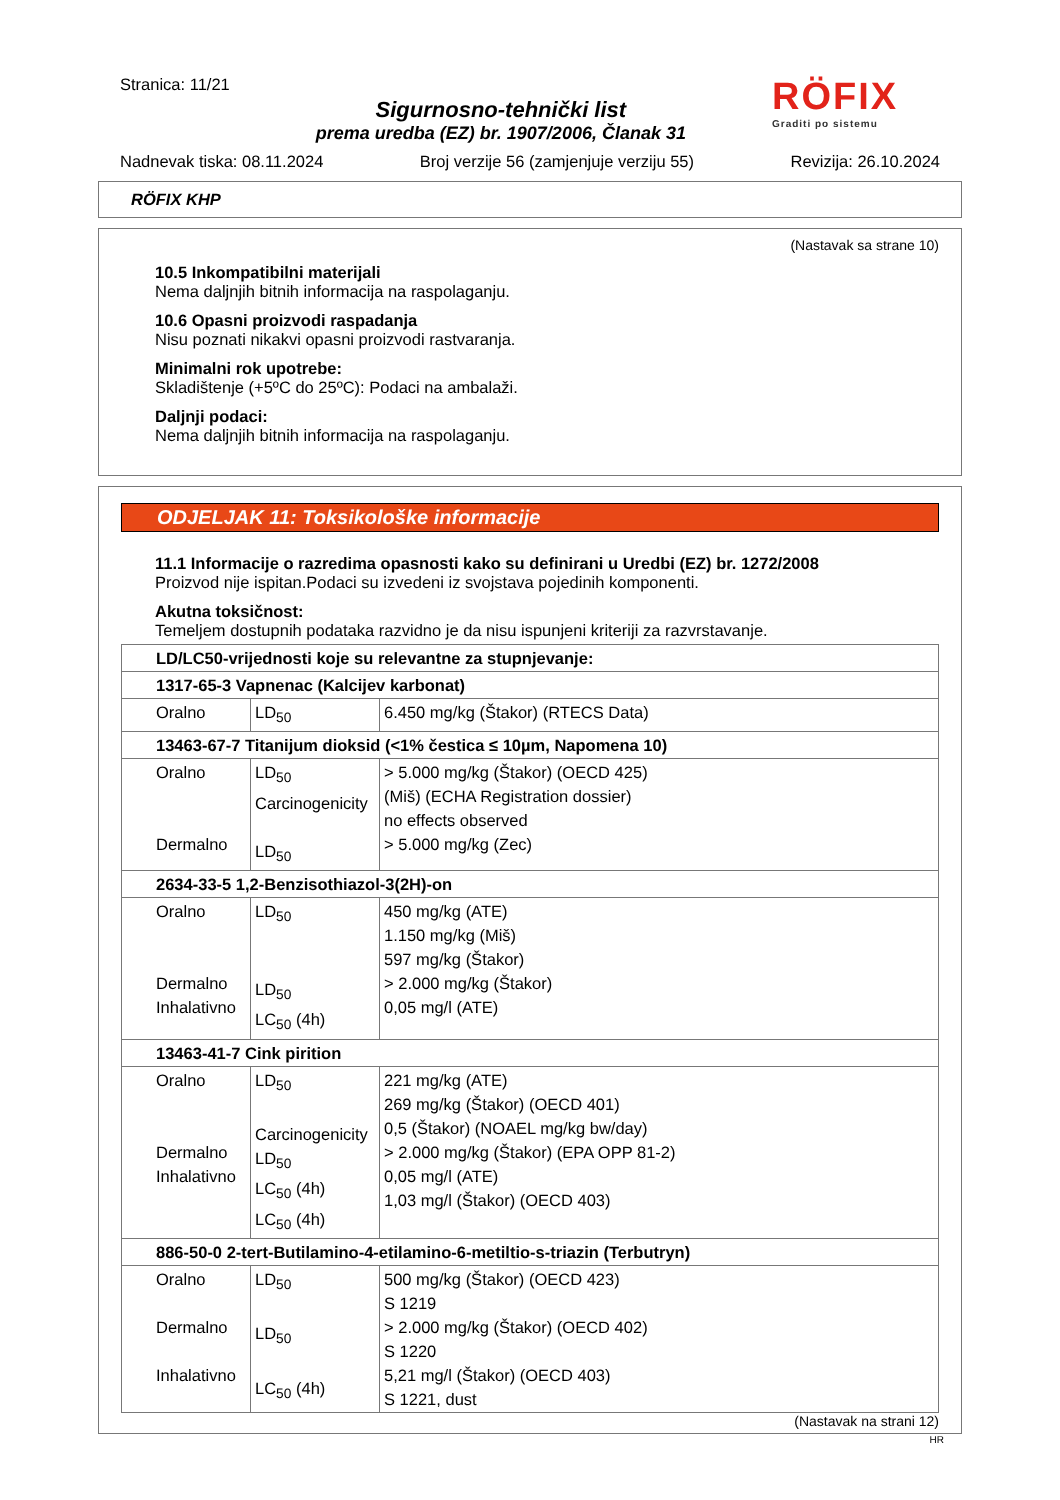Stranica: 11/21
Sigurnosno-tehnički list
prema uredba (EZ) br. 1907/2006, Članak 31
RÖFIX
Graditi po sistemu
Nadnevak tiska: 08.11.2024 Broj verzije 56 (zamjenjuje verziju 55) Revizija: 26.10.2024
RÖFIX KHP
(Nastavak sa strane 10)
10.5 Inkompatibilni materijali
Nema daljnjih bitnih informacija na raspolaganju.
10.6 Opasni proizvodi raspadanja
Nisu poznati nikakvi opasni proizvodi rastvaranja.
Minimalni rok upotrebe:
Skladištenje (+5ºC do 25ºC): Podaci na ambalaži.
Daljnji podaci:
Nema daljnjih bitnih informacija na raspolaganju.
ODJELJAK 11: Toksikološke informacije
11.1 Informacije o razredima opasnosti kako su definirani u Uredbi (EZ) br. 1272/2008
Proizvod nije ispitan.Podaci su izvedeni iz svojstava pojedinih komponenti.
Akutna toksičnost:
Temeljem dostupnih podataka razvidno je da nisu ispunjeni kriteriji za razvrstavanje.
| LD/LC50-vrijednosti koje su relevantne za stupnjevanje: | | |
| 1317-65-3 Vapnenac (Kalcijev karbonat) | | |
| Oralno | LD<sub>50</sub> | 6.450 mg/kg (Štakor) (RTECS Data) |
| 13463-67-7 Titanijum dioksid (<1% čestica ≤ 10µm, Napomena 10) | | |
| Oralno Dermalno | LD<sub>50</sub> Carcinogenicity LD<sub>50</sub> | > 5.000 mg/kg (Štakor) (OECD 425) (Miš) (ECHA Registration dossier) no effects observed > 5.000 mg/kg (Zec) |
| 2634-33-5 1,2-Benzisothiazol-3(2H)-on | | |
| Oralno Dermalno Inhalativno | LD<sub>50</sub> LD<sub>50</sub> LC<sub>50</sub> (4h) | 450 mg/kg (ATE) 1.150 mg/kg (Miš) 597 mg/kg (Štakor) > 2.000 mg/kg (Štakor) 0,05 mg/l (ATE) |
| 13463-41-7 Cink pirition | | |
| Oralno Dermalno Inhalativno | LD<sub>50</sub> Carcinogenicity LD<sub>50</sub> LC<sub>50</sub> (4h) LC<sub>50</sub> (4h) | 221 mg/kg (ATE) 269 mg/kg (Štakor) (OECD 401) 0,5 (Štakor) (NOAEL mg/kg bw/day) > 2.000 mg/kg (Štakor) (EPA OPP 81-2) 0,05 mg/l (ATE) 1,03 mg/l (Štakor) (OECD 403) |
| 886-50-0 2-tert-Butilamino-4-etilamino-6-metiltio-s-triazin (Terbutryn) | | |
| Oralno Dermalno Inhalativno | LD<sub>50</sub> LD<sub>50</sub> LC<sub>50</sub> (4h) | 500 mg/kg (Štakor) (OECD 423) S 1219 > 2.000 mg/kg (Štakor) (OECD 402) S 1220 5,21 mg/l (Štakor) (OECD 403) S 1221, dust |
(Nastavak na strani 12)
HR